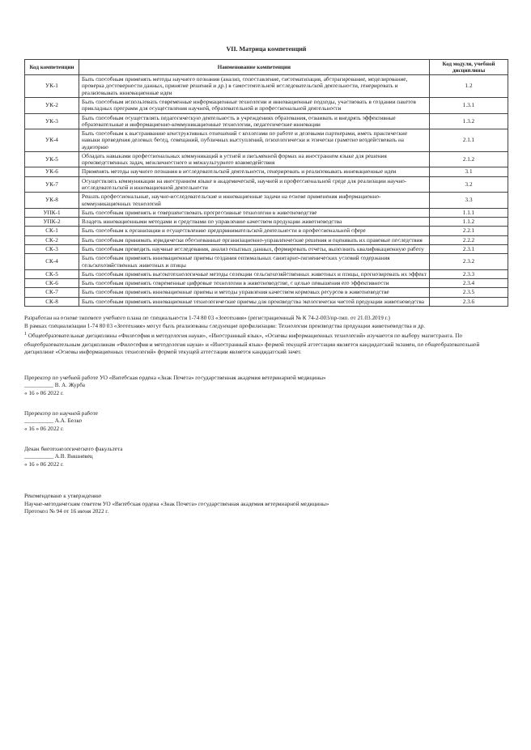VII. Матрица компетенций
| Код компетенции | Наименование компетенции | Код модуля, учебной дисциплины |
| --- | --- | --- |
| УК-1 | Быть способным применять методы научного познания (анализ, сопоставление, систематизация, абстрагирование, моделирование, проверка достоверности данных, принятие решений и др.) в самостоятельной исследовательской деятельности, генерировать и реализовывать инновационные идеи | 1.2 |
| УК-2 | Быть способным использовать современные информационные технологии и инновационные подходы, участвовать в создании пакетов прикладных программ для осуществления научной, образовательной и профессиональной деятельности | 1.3.1 |
| УК-3 | Быть способным осуществлять педагогическую деятельность в учреждениях образования, осваивать и внедрять эффективные образовательные и информационно-коммуникационные технологии, педагогические инновации | 1.3.2 |
| УК-4 | Быть способным к выстраиванию конструктивных отношений с коллегами по работе и деловыми партнерами, иметь практические навыки проведения деловых бесед, совещаний, публичных выступлений, психологически и этически грамотно воздействовать на аудиторию | 2.1.1 |
| УК-5 | Обладать навыками профессиональных коммуникаций в устной и письменной формах на иностранном языке для решения производственных задач, межличностного и межкультурного взаимодействия | 2.1.2 |
| УК-6 | Применять методы научного познания в исследовательской деятельности, генерировать и реализовывать инновационные идеи | 3.1 |
| УК-7 | Осуществлять коммуникации на иностранном языке в академической, научной и профессиональной среде для реализации научно-исследовательской и инновационной деятельности | 3.2 |
| УК-8 | Решать профессиональные, научно-исследовательские и инновационные задачи на основе применения информационно-коммуникационных технологий | 3.3 |
| УПК-1 | Быть способным применять и совершенствовать прогрессивные технологии в животноводстве | 1.1.1 |
| УПК-2 | Владеть инновационными методами и средствами по управлению качеством продукции животноводства | 1.1.2 |
| СК-1 | Быть способным к организации и осуществлению предпринимательской деятельности в профессиональной сфере | 2.2.1 |
| СК-2 | Быть способным принимать юридически обоснованные организационно-управленческие решения и оценивать их правовые последствия | 2.2.2 |
| СК-3 | Быть способным проводить научные исследования, анализ опытных данных, формировать отчеты, выполнить квалификационную работу | 2.3.1 |
| СК-4 | Быть способным применять инновационные приемы создания оптимальных санитарно-гигиенических условий содержания сельскохозяйственных животных и птицы | 2.3.2 |
| СК-5 | Быть способным применять высокотехнологичные методы селекции сельскохозяйственных животных и птицы, прогнозировать их эффект | 2.3.3 |
| СК-6 | Быть способным применять современные цифровые технологии в животноводстве, с целью повышения его эффективности | 2.3.4 |
| СК-7 | Быть способным применять инновационные приемы и методы управления качеством кормовых ресурсов в животноводстве | 2.3.5 |
| СК-8 | Быть способным применять инновационные технологические приемы для производства экологически чистой продукции животноводства | 2.3.6 |
Разработан на основе типового учебного плана по специальности 1-74 80 03 «Зоотехния» (регистрационный № К 74-2-003/пр-тип. от 21.03.2019 г.)
В рамках специализации 1-74 80 03 «Зоотехния» могут быть реализованы следующие профилизации: Технологии производства продукции животноводства и др.
<sup>1</sup> Общеобразовательные дисциплины «Философия и методология науки», «Иностранный язык», «Основы информационных технологий» изучаются по выбору магистранта. По общеобразовательным дисциплинам «Философия и методология науки» и «Иностранный язык» формой текущей аттестации является кандидатский экзамен, по общеобразовательной дисциплине «Основы информационных технологий» формой текущей аттестации является кандидатский зачет.
Проректор по учебной работе УО «Витебская ордена «Знак Почета» государственная академия ветеринарной медицины»
__________ В. А. Журба
« 16 » 06 2022 г.
Проректор по научной работе
__________ А.А. Белко
« 16 » 06 2022 г.
Декан биотехнологического факультета
__________ А.В. Вишневец
« 16 » 06 2022 г.
Рекомендовано к утверждению
Научно-методическим советом УО «Витебская ордена «Знак Почета» государственная академия ветеринарной медицины»
Протокол № 94 от 16 июня 2022 г.